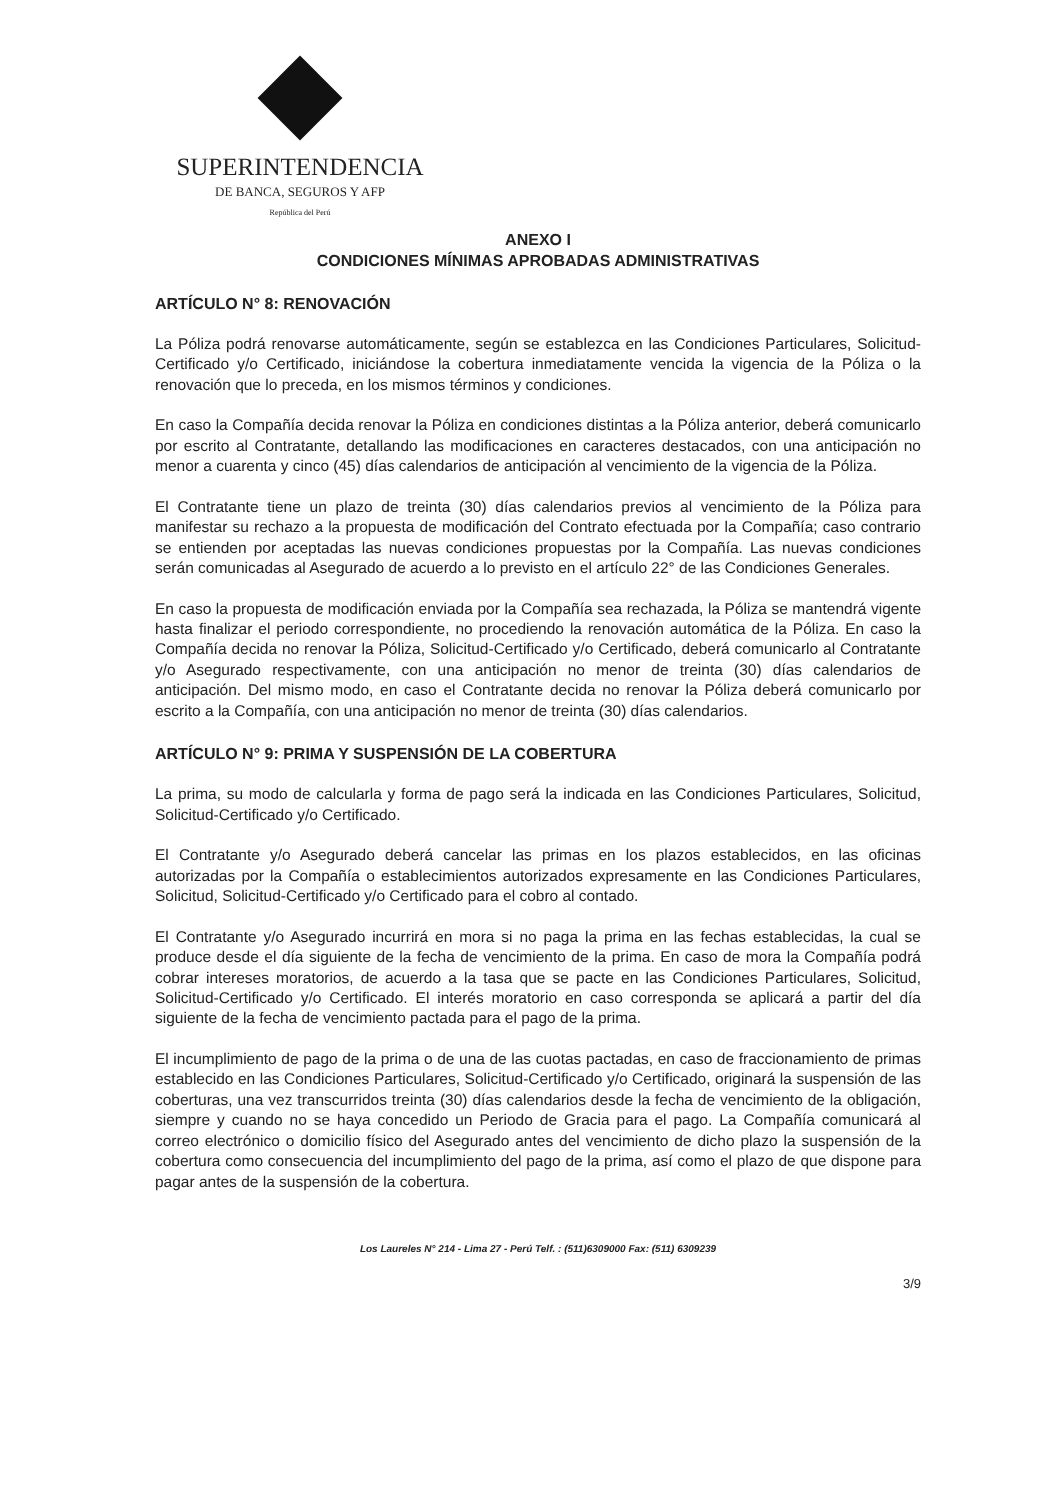SUPERINTENDENCIA
DE BANCA, SEGUROS Y AFP
República del Perú
ANEXO I
CONDICIONES MÍNIMAS APROBADAS ADMINISTRATIVAS
ARTÍCULO N° 8: RENOVACIÓN
La Póliza podrá renovarse automáticamente, según se establezca en las Condiciones Particulares, Solicitud-Certificado y/o Certificado, iniciándose la cobertura inmediatamente vencida la vigencia de la Póliza o la renovación que lo preceda, en los mismos términos y condiciones.
En caso la Compañía decida renovar la Póliza en condiciones distintas a la Póliza anterior, deberá comunicarlo por escrito al Contratante, detallando las modificaciones en caracteres destacados, con una anticipación no menor a cuarenta y cinco (45) días calendarios de anticipación al vencimiento de la vigencia de la Póliza.
El Contratante tiene un plazo de treinta (30) días calendarios previos al vencimiento de la Póliza para manifestar su rechazo a la propuesta de modificación del Contrato efectuada por la Compañía; caso contrario se entienden por aceptadas las nuevas condiciones propuestas por la Compañía. Las nuevas condiciones serán comunicadas al Asegurado de acuerdo a lo previsto en el artículo 22° de las Condiciones Generales.
En caso la propuesta de modificación enviada por la Compañía sea rechazada, la Póliza se mantendrá vigente hasta finalizar el periodo correspondiente, no procediendo la renovación automática de la Póliza. En caso la Compañía decida no renovar la Póliza, Solicitud-Certificado y/o Certificado, deberá comunicarlo al Contratante y/o Asegurado respectivamente, con una anticipación no menor de treinta (30) días calendarios de anticipación. Del mismo modo, en caso el Contratante decida no renovar la Póliza deberá comunicarlo por escrito a la Compañía, con una anticipación no menor de treinta (30) días calendarios.
ARTÍCULO N° 9: PRIMA Y SUSPENSIÓN DE LA COBERTURA
La prima, su modo de calcularla y forma de pago será la indicada en las Condiciones Particulares, Solicitud, Solicitud-Certificado y/o Certificado.
El Contratante y/o Asegurado deberá cancelar las primas en los plazos establecidos, en las oficinas autorizadas por la Compañía o establecimientos autorizados expresamente en las Condiciones Particulares, Solicitud, Solicitud-Certificado y/o Certificado para el cobro al contado.
El Contratante y/o Asegurado incurrirá en mora si no paga la prima en las fechas establecidas, la cual se produce desde el día siguiente de la fecha de vencimiento de la prima. En caso de mora la Compañía podrá cobrar intereses moratorios, de acuerdo a la tasa que se pacte en las Condiciones Particulares, Solicitud, Solicitud-Certificado y/o Certificado. El interés moratorio en caso corresponda se aplicará a partir del día siguiente de la fecha de vencimiento pactada para el pago de la prima.
El incumplimiento de pago de la prima o de una de las cuotas pactadas, en caso de fraccionamiento de primas establecido en las Condiciones Particulares, Solicitud-Certificado y/o Certificado, originará la suspensión de las coberturas, una vez transcurridos treinta (30) días calendarios desde la fecha de vencimiento de la obligación, siempre y cuando no se haya concedido un Periodo de Gracia para el pago. La Compañía comunicará al correo electrónico o domicilio físico del Asegurado antes del vencimiento de dicho plazo la suspensión de la cobertura como consecuencia del incumplimiento del pago de la prima, así como el plazo de que dispone para pagar antes de la suspensión de la cobertura.
Los Laureles N° 214 - Lima 27 - Perú Telf. : (511)6309000 Fax: (511) 6309239
3/9